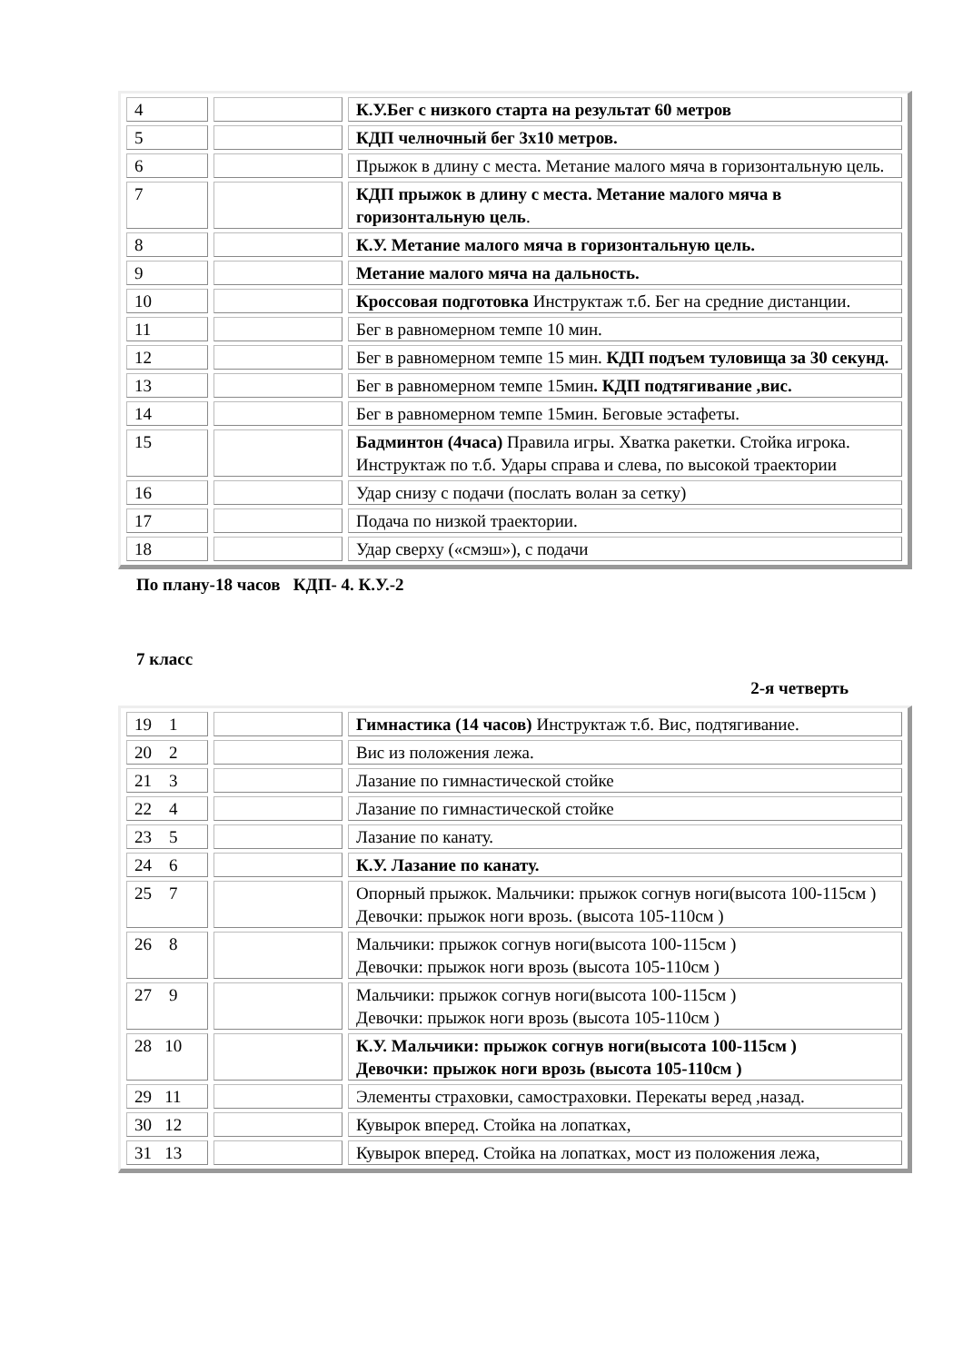| 4 | | К.У.Бег с низкого старта на результат 60 метров |
| 5 | | КДП челночный бег 3х10 метров. |
| 6 | | Прыжок в длину с места. Метание малого мяча в горизонтальную цель. |
| 7 | | КДП прыжок в длину с места. Метание малого мяча в горизонтальную цель . |
| 8 | | К.У. Метание малого мяча в горизонтальную цель. |
| 9 | | Метание малого мяча на дальность. |
| 10 | | Кроссовая подготовка Инструктаж т.б. Бег на средние дистанции. |
| 11 | | Бег в равномерном темпе 10 мин. |
| 12 | | Бег в равномерном темпе 15 мин. КДП подъем туловища за 30 секунд. |
| 13 | | Бег в равномерном темпе 15мин . КДП подтягивание ,вис. |
| 14 | | Бег в равномерном темпе 15мин. Беговые эстафеты. |
| 15 | | Бадминтон (4часа) Правила игры. Хватка ракетки. Стойка игрока. Инструктаж по т.б. Удары справа и слева, по высокой траектории |
| 16 | | Удар снизу с подачи (послать волан за сетку) |
| 17 | | Подача по низкой траектории. |
| 18 | | Удар сверху («смэш»), с подачи |
По плану-18 часов КДП- 4. К.У.-2
7 класс
2-я четверть
| 19 1 | | Гимнастика (14 часов) Инструктаж т.б. Вис, подтягивание. |
| 20 2 | | Вис из положения лежа. |
| 21 3 | | Лазание по гимнастической стойке |
| 22 4 | | Лазание по гимнастической стойке |
| 23 5 | | Лазание по канату. |
| 24 6 | | К.У. Лазание по канату. |
| 25 7 | | Опорный прыжок. Мальчики: прыжок согнув ноги(высота 100-115см ) Девочки: прыжок ноги врозь. (высота 105-110см ) |
| 26 8 | | Мальчики: прыжок согнув ноги(высота 100-115см ) Девочки: прыжок ноги врозь (высота 105-110см ) |
| 27 9 | | Мальчики: прыжок согнув ноги(высота 100-115см ) Девочки: прыжок ноги врозь (высота 105-110см ) |
| 28 10 | | К.У. Мальчики: прыжок согнув ноги(высота 100-115см ) Девочки: прыжок ноги врозь (высота 105-110см ) |
| 29 11 | | Элементы страховки, самостраховки. Перекаты веред ,назад. |
| 30 12 | | Кувырок вперед. Стойка на лопатках, |
| 31 13 | | Кувырок вперед. Стойка на лопатках, мост из положения лежа, |